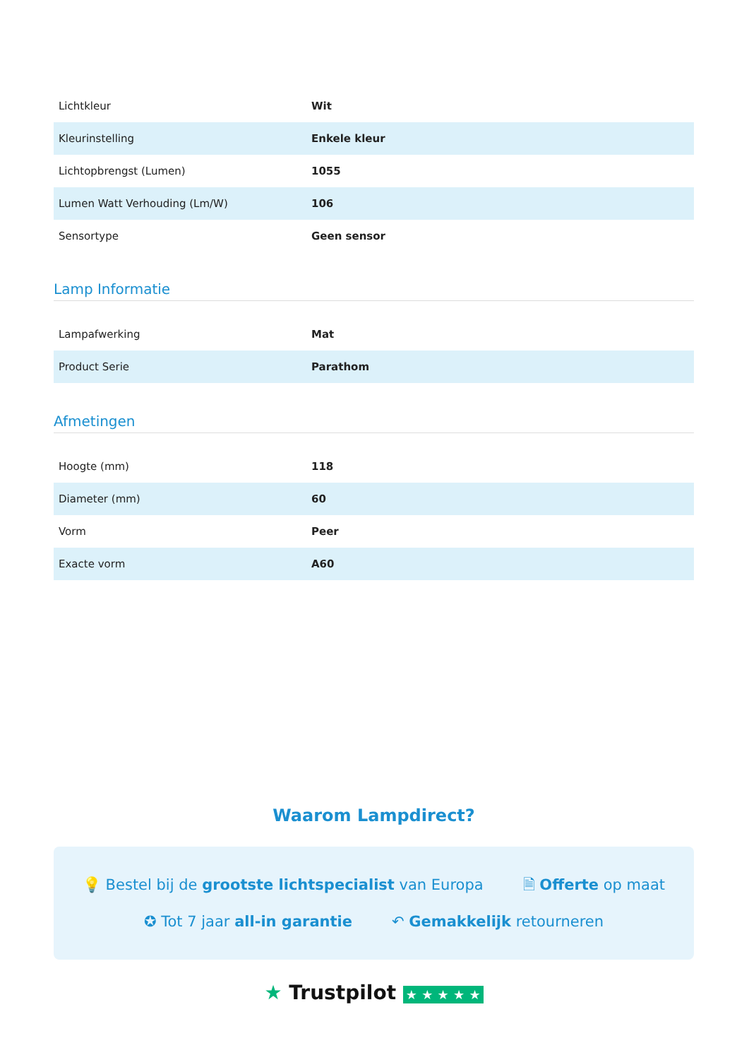| Lichtkleur | Wit |
| Kleurinstelling | Enkele kleur |
| Lichtopbrengst (Lumen) | 1055 |
| Lumen Watt Verhouding (Lm/W) | 106 |
| Sensortype | Geen sensor |
Lamp Informatie
| Lampafwerking | Mat |
| Product Serie | Parathom |
Afmetingen
| Hoogte (mm) | 118 |
| Diameter (mm) | 60 |
| Vorm | Peer |
| Exacte vorm | A60 |
Waarom Lampdirect?
💡 Bestel bij de grootste lichtspecialist van Europa 🗎 Offerte op maat
✪ Tot 7 jaar all-in garantie ↶ Gemakkelijk retourneren
★ Trustpilot ★ ★ ★ ★ ★